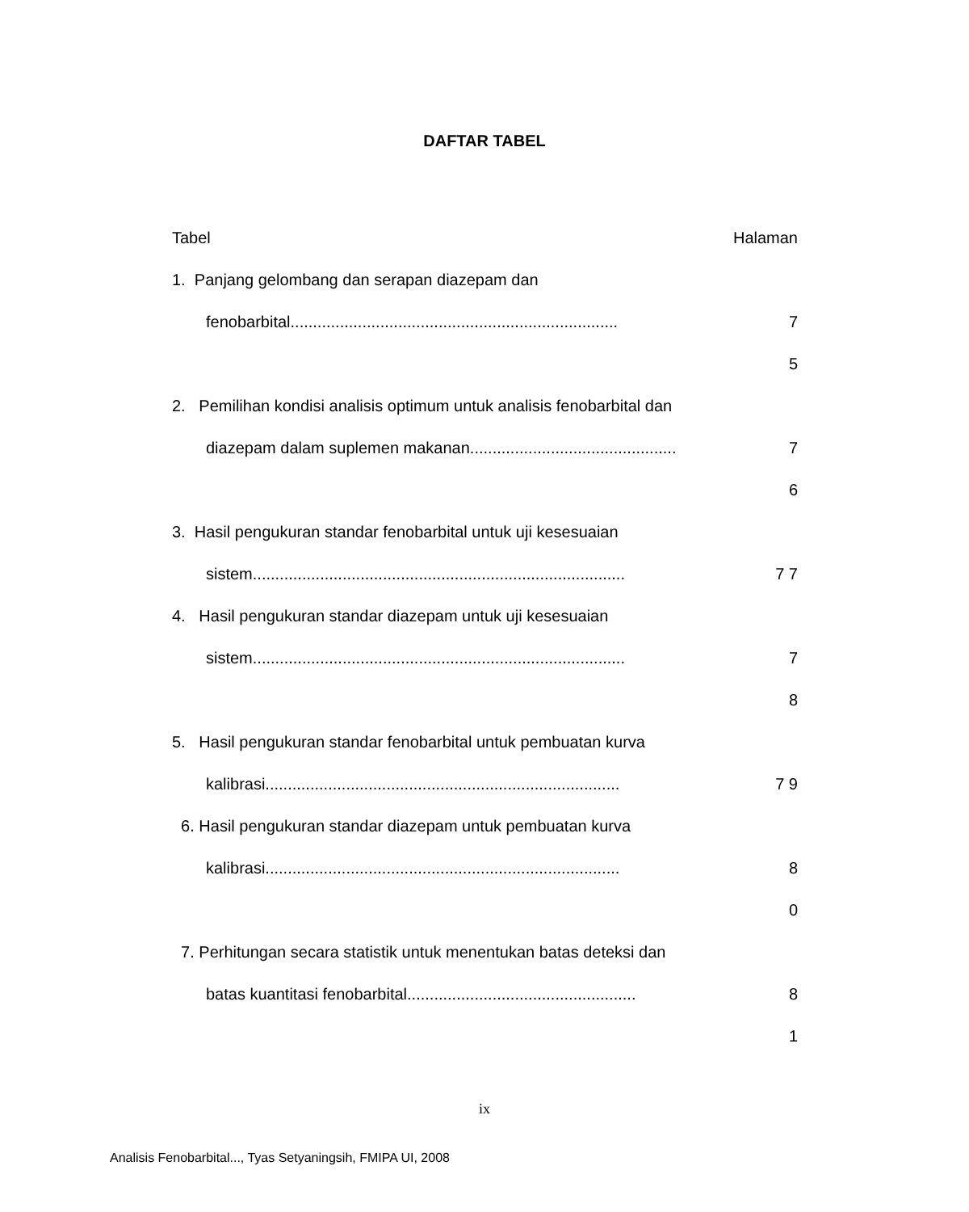DAFTAR TABEL
Tabel Halaman
1. Panjang gelombang dan serapan diazepam dan
fenobarbital.........................................................................
7
5
2. Pemilihan kondisi analisis optimum untuk analisis fenobarbital dan
diazepam dalam suplemen makanan..............................................
7
6
3. Hasil pengukuran standar fenobarbital untuk uji kesesuaian
sistem...................................................................................
7 7
4. Hasil pengukuran standar diazepam untuk uji kesesuaian
sistem...................................................................................
7
8
5. Hasil pengukuran standar fenobarbital untuk pembuatan kurva
kalibrasi...............................................................................
7 9
6. Hasil pengukuran standar diazepam untuk pembuatan kurva
kalibrasi...............................................................................
8
0
7. Perhitungan secara statistik untuk menentukan batas deteksi dan
batas kuantitasi fenobarbital...................................................
8
1
ix
Analisis Fenobarbital..., Tyas Setyaningsih, FMIPA UI, 2008